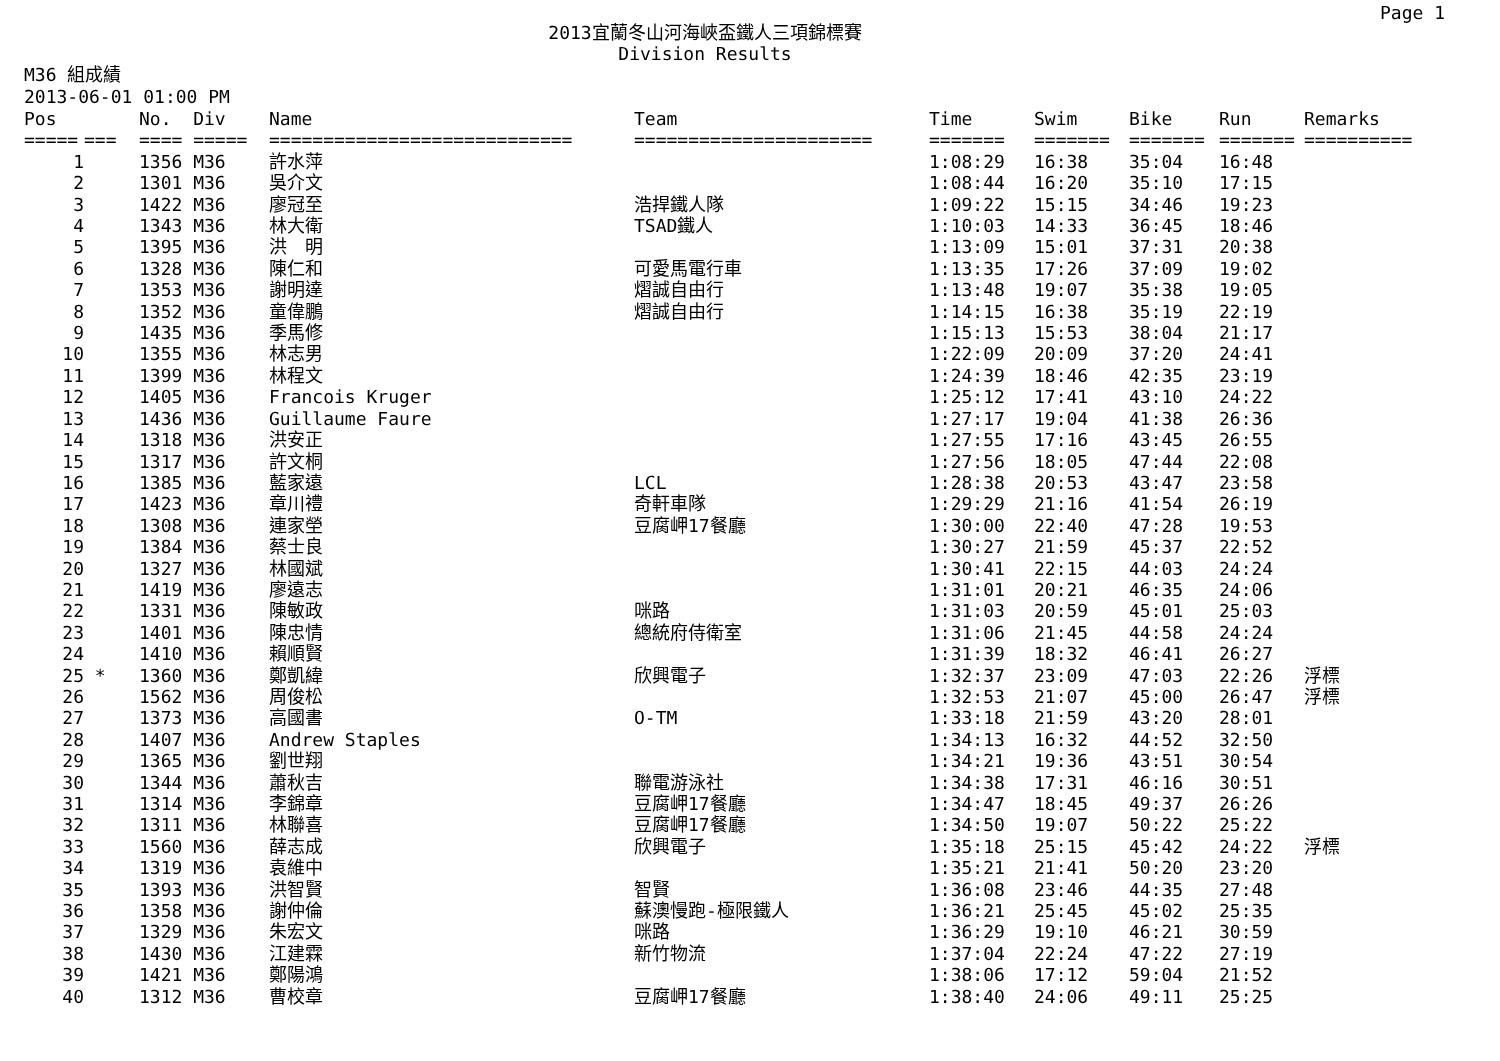Page 1
2013宜蘭冬山河海峽盃鐵人三項錦標賽
Division Results
M36 組成績
2013-06-01 01:00 PM
| Pos | | No. Div | Name | Team | Time | Swim | Bike | Run | Remarks |
| --- | --- | --- | --- | --- | --- | --- | --- | --- | --- |
| ===== | === | ==== ===== | ============================ | ====================== | ======= | ======= | ======= | ======= | ========== |
| 1 | | 1356 M36 | 許水萍 | | 1:08:29 | 16:38 | 35:04 | 16:48 | |
| 2 | | 1301 M36 | 吳介文 | | 1:08:44 | 16:20 | 35:10 | 17:15 | |
| 3 | | 1422 M36 | 廖冠至 | 浩捍鐵人隊 | 1:09:22 | 15:15 | 34:46 | 19:23 | |
| 4 | | 1343 M36 | 林大衛 | TSAD鐵人 | 1:10:03 | 14:33 | 36:45 | 18:46 | |
| 5 | | 1395 M36 | 洪 明 | | 1:13:09 | 15:01 | 37:31 | 20:38 | |
| 6 | | 1328 M36 | 陳仁和 | 可愛馬電行車 | 1:13:35 | 17:26 | 37:09 | 19:02 | |
| 7 | | 1353 M36 | 謝明達 | 熠誠自由行 | 1:13:48 | 19:07 | 35:38 | 19:05 | |
| 8 | | 1352 M36 | 童偉鵬 | 熠誠自由行 | 1:14:15 | 16:38 | 35:19 | 22:19 | |
| 9 | | 1435 M36 | 季馬修 | | 1:15:13 | 15:53 | 38:04 | 21:17 | |
| 10 | | 1355 M36 | 林志男 | | 1:22:09 | 20:09 | 37:20 | 24:41 | |
| 11 | | 1399 M36 | 林程文 | | 1:24:39 | 18:46 | 42:35 | 23:19 | |
| 12 | | 1405 M36 | Francois Kruger | | 1:25:12 | 17:41 | 43:10 | 24:22 | |
| 13 | | 1436 M36 | Guillaume Faure | | 1:27:17 | 19:04 | 41:38 | 26:36 | |
| 14 | | 1318 M36 | 洪安正 | | 1:27:55 | 17:16 | 43:45 | 26:55 | |
| 15 | | 1317 M36 | 許文桐 | | 1:27:56 | 18:05 | 47:44 | 22:08 | |
| 16 | | 1385 M36 | 藍家遠 | LCL | 1:28:38 | 20:53 | 43:47 | 23:58 | |
| 17 | | 1423 M36 | 章川禮 | 奇軒車隊 | 1:29:29 | 21:16 | 41:54 | 26:19 | |
| 18 | | 1308 M36 | 連家塋 | 豆腐岬17餐廳 | 1:30:00 | 22:40 | 47:28 | 19:53 | |
| 19 | | 1384 M36 | 蔡士良 | | 1:30:27 | 21:59 | 45:37 | 22:52 | |
| 20 | | 1327 M36 | 林國斌 | | 1:30:41 | 22:15 | 44:03 | 24:24 | |
| 21 | | 1419 M36 | 廖遠志 | | 1:31:01 | 20:21 | 46:35 | 24:06 | |
| 22 | | 1331 M36 | 陳敏政 | 咪路 | 1:31:03 | 20:59 | 45:01 | 25:03 | |
| 23 | | 1401 M36 | 陳忠情 | 總統府侍衛室 | 1:31:06 | 21:45 | 44:58 | 24:24 | |
| 24 | | 1410 M36 | 賴順賢 | | 1:31:39 | 18:32 | 46:41 | 26:27 | |
| 25 | * | 1360 M36 | 鄭凱緯 | 欣興電子 | 1:32:37 | 23:09 | 47:03 | 22:26 | 浮標 |
| 26 | | 1562 M36 | 周俊松 | | 1:32:53 | 21:07 | 45:00 | 26:47 | 浮標 |
| 27 | | 1373 M36 | 高國書 | O-TM | 1:33:18 | 21:59 | 43:20 | 28:01 | |
| 28 | | 1407 M36 | Andrew Staples | | 1:34:13 | 16:32 | 44:52 | 32:50 | |
| 29 | | 1365 M36 | 劉世翔 | | 1:34:21 | 19:36 | 43:51 | 30:54 | |
| 30 | | 1344 M36 | 蕭秋吉 | 聯電游泳社 | 1:34:38 | 17:31 | 46:16 | 30:51 | |
| 31 | | 1314 M36 | 李錦章 | 豆腐岬17餐廳 | 1:34:47 | 18:45 | 49:37 | 26:26 | |
| 32 | | 1311 M36 | 林聯喜 | 豆腐岬17餐廳 | 1:34:50 | 19:07 | 50:22 | 25:22 | |
| 33 | | 1560 M36 | 薛志成 | 欣興電子 | 1:35:18 | 25:15 | 45:42 | 24:22 | 浮標 |
| 34 | | 1319 M36 | 袁維中 | | 1:35:21 | 21:41 | 50:20 | 23:20 | |
| 35 | | 1393 M36 | 洪智賢 | 智賢 | 1:36:08 | 23:46 | 44:35 | 27:48 | |
| 36 | | 1358 M36 | 謝仲倫 | 蘇澳慢跑-極限鐵人 | 1:36:21 | 25:45 | 45:02 | 25:35 | |
| 37 | | 1329 M36 | 朱宏文 | 咪路 | 1:36:29 | 19:10 | 46:21 | 30:59 | |
| 38 | | 1430 M36 | 江建霖 | 新竹物流 | 1:37:04 | 22:24 | 47:22 | 27:19 | |
| 39 | | 1421 M36 | 鄭陽鴻 | | 1:38:06 | 17:12 | 59:04 | 21:52 | |
| 40 | | 1312 M36 | 曹校章 | 豆腐岬17餐廳 | 1:38:40 | 24:06 | 49:11 | 25:25 | |